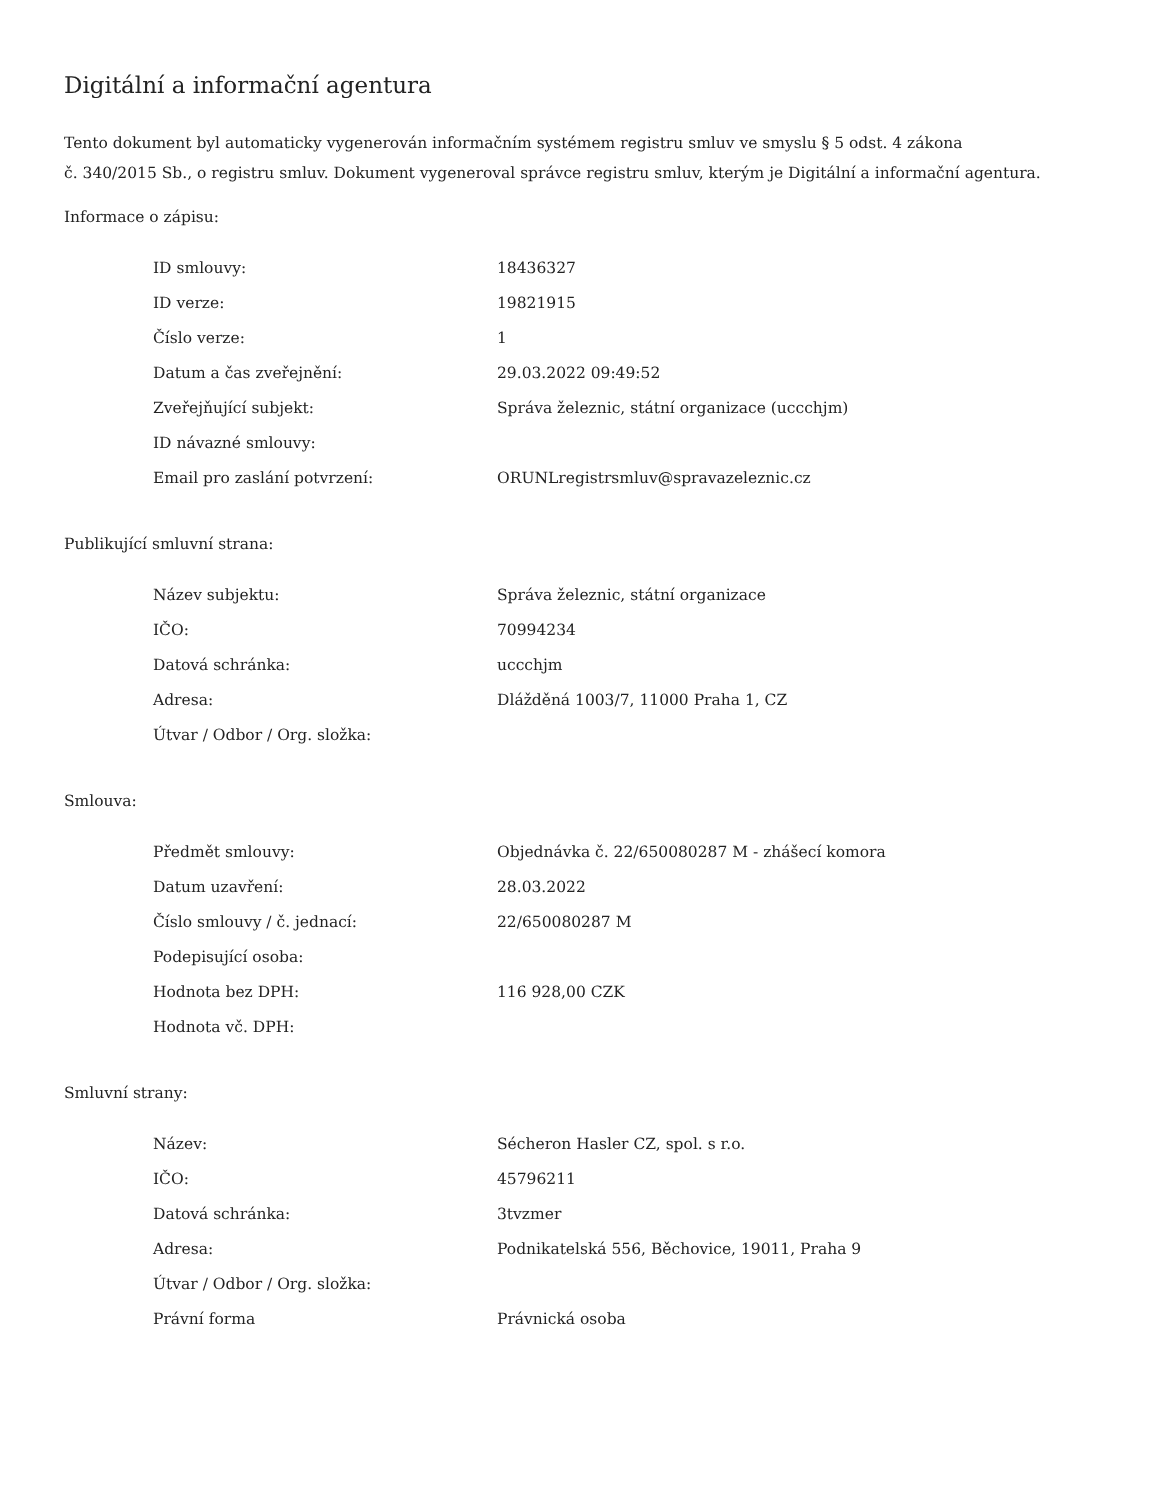Digitální a informační agentura
Tento dokument byl automaticky vygenerován informačním systémem registru smluv ve smyslu § 5 odst. 4 zákona
č. 340/2015 Sb., o registru smluv. Dokument vygeneroval správce registru smluv, kterým je Digitální a informační agentura.
Informace o zápisu:
| ID smlouvy: | 18436327 |
| ID verze: | 19821915 |
| Číslo verze: | 1 |
| Datum a čas zveřejnění: | 29.03.2022 09:49:52 |
| Zveřejňující subjekt: | Správa železnic, státní organizace (uccchjm) |
| ID návazné smlouvy: | |
| Email pro zaslání potvrzení: | ORUNLregistrsmluv@spravazeleznic.cz |
Publikující smluvní strana:
| Název subjektu: | Správa železnic, státní organizace |
| IČO: | 70994234 |
| Datová schránka: | uccchjm |
| Adresa: | Dlážděná 1003/7, 11000 Praha 1, CZ |
| Útvar / Odbor / Org. složka: | |
Smlouva:
| Předmět smlouvy: | Objednávka č. 22/650080287 M - zhášecí komora |
| Datum uzavření: | 28.03.2022 |
| Číslo smlouvy / č. jednací: | 22/650080287 M |
| Podepisující osoba: | |
| Hodnota bez DPH: | 116 928,00 CZK |
| Hodnota vč. DPH: | |
Smluvní strany:
| Název: | Sécheron Hasler CZ, spol. s r.o. |
| IČO: | 45796211 |
| Datová schránka: | 3tvzmer |
| Adresa: | Podnikatelská 556, Běchovice, 19011, Praha 9 |
| Útvar / Odbor / Org. složka: | |
| Právní forma | Právnická osoba |